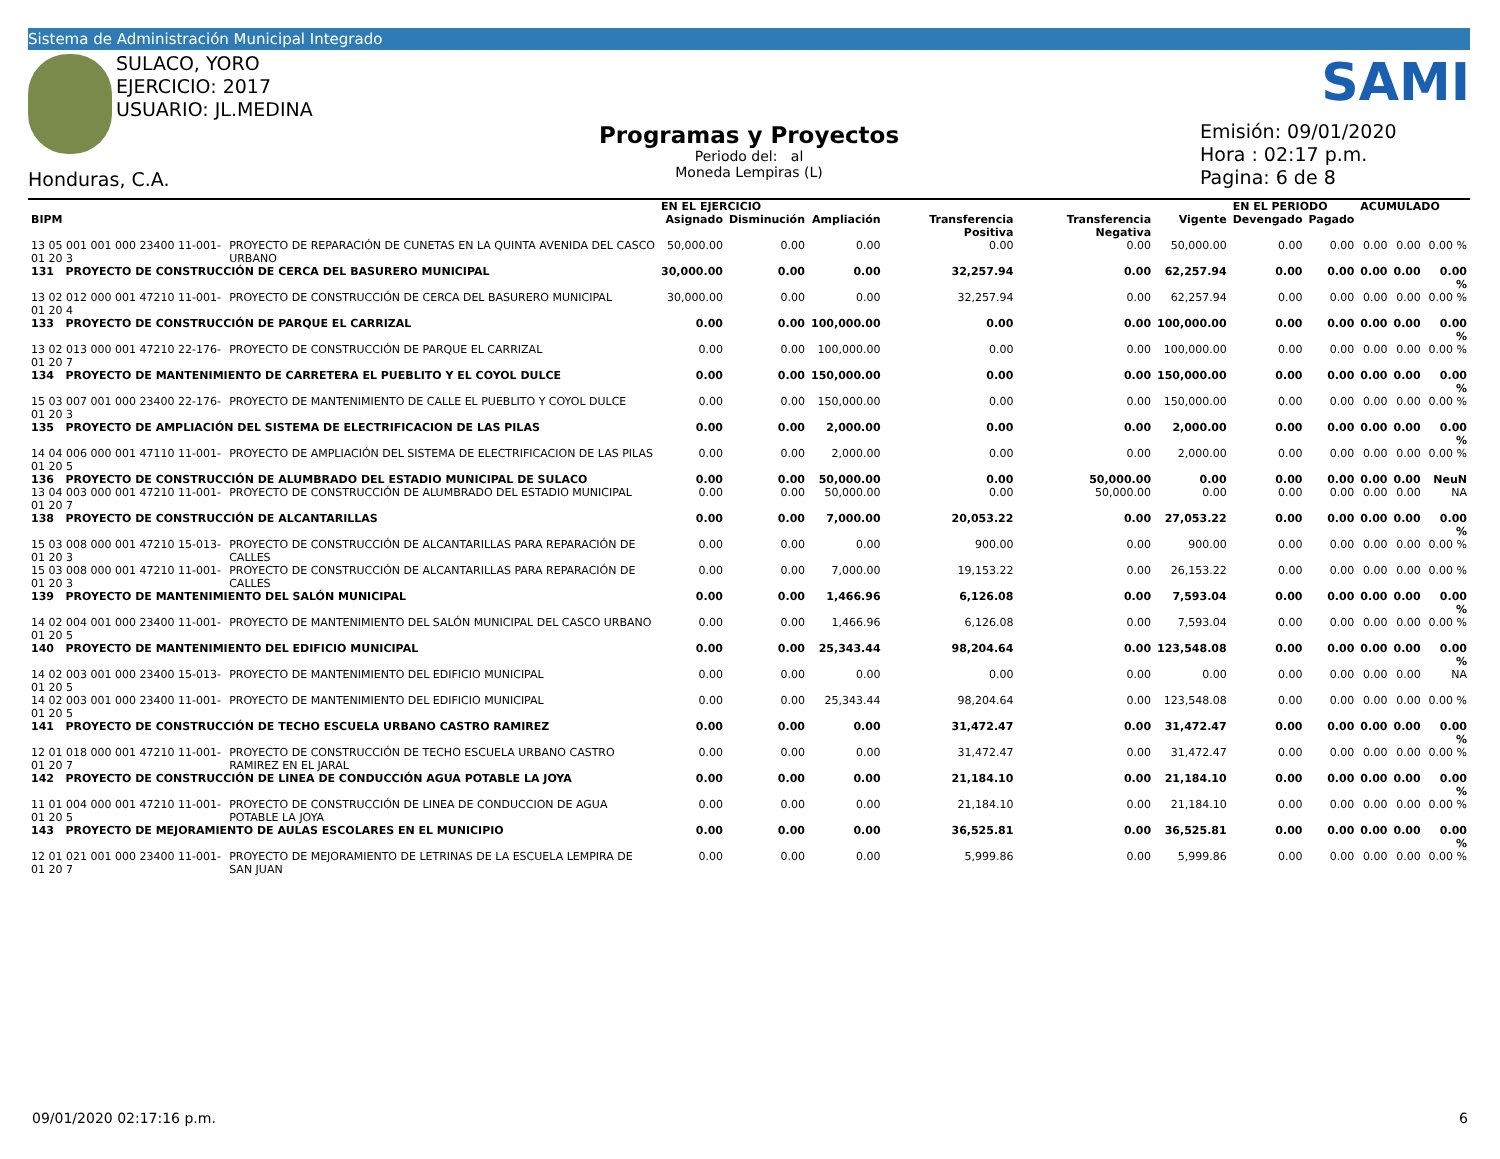Sistema de Administración Municipal Integrado
SULACO, YORO
EJERCICIO: 2017
USUARIO: JL.MEDINA
Honduras, C.A.
Programas y Proyectos
Periodo del: al
Moneda Lempiras (L)
SAMI
Emisión: 09/01/2020
Hora : 02:17 p.m.
Pagina: 6 de 8
| | | EN EL EJERCICIO | | | | | | EN EL PERIODO | | ACUMULADO | | |
| --- | --- | --- | --- | --- | --- | --- | --- | --- | --- | --- | --- | --- |
| BIPM | | Asignado | Disminución | Ampliación | Transferencia Positiva | Transferencia Negativa | Vigente | Devengado | Pagado | | | |
| 13 05 001 001 000 23400 11-001-01 20 3 | PROYECTO DE REPARACIÓN DE CUNETAS EN LA QUINTA AVENIDA DEL CASCO URBANO | 50,000.00 | 0.00 | 0.00 | 0.00 | 0.00 | 50,000.00 | 0.00 | 0.00 | 0.00 | 0.00 | 0.00 % |
| 131 PROYECTO DE CONSTRUCCIÓN DE CERCA DEL BASURERO MUNICIPAL | | 30,000.00 | 0.00 | 0.00 | 32,257.94 | 0.00 | 62,257.94 | 0.00 | 0.00 | 0.00 | 0.00 | 0.00 % |
| 13 02 012 000 001 47210 11-001-01 20 4 | PROYECTO DE CONSTRUCCIÓN DE CERCA DEL BASURERO MUNICIPAL | 30,000.00 | 0.00 | 0.00 | 32,257.94 | 0.00 | 62,257.94 | 0.00 | 0.00 | 0.00 | 0.00 | 0.00 % |
| 133 PROYECTO DE CONSTRUCCIÓN DE PARQUE EL CARRIZAL | | 0.00 | 0.00 | 100,000.00 | 0.00 | 0.00 | 100,000.00 | 0.00 | 0.00 | 0.00 | 0.00 | 0.00 % |
| 13 02 013 000 001 47210 22-176-01 20 7 | PROYECTO DE CONSTRUCCIÓN DE PARQUE EL CARRIZAL | 0.00 | 0.00 | 100,000.00 | 0.00 | 0.00 | 100,000.00 | 0.00 | 0.00 | 0.00 | 0.00 | 0.00 % |
| 134 PROYECTO DE MANTENIMIENTO DE CARRETERA EL PUEBLITO Y EL COYOL DULCE | | 0.00 | 0.00 | 150,000.00 | 0.00 | 0.00 | 150,000.00 | 0.00 | 0.00 | 0.00 | 0.00 | 0.00 % |
| 15 03 007 001 000 23400 22-176-01 20 3 | PROYECTO DE MANTENIMIENTO DE CALLE EL PUEBLITO Y COYOL DULCE | 0.00 | 0.00 | 150,000.00 | 0.00 | 0.00 | 150,000.00 | 0.00 | 0.00 | 0.00 | 0.00 | 0.00 % |
| 135 PROYECTO DE AMPLIACIÓN DEL SISTEMA DE ELECTRIFICACION DE LAS PILAS | | 0.00 | 0.00 | 2,000.00 | 0.00 | 0.00 | 2,000.00 | 0.00 | 0.00 | 0.00 | 0.00 | 0.00 % |
| 14 04 006 000 001 47110 11-001-01 20 5 | PROYECTO DE AMPLIACIÓN DEL SISTEMA DE ELECTRIFICACION DE LAS PILAS | 0.00 | 0.00 | 2,000.00 | 0.00 | 0.00 | 2,000.00 | 0.00 | 0.00 | 0.00 | 0.00 | 0.00 % |
| 136 PROYECTO DE CONSTRUCCIÓN DE ALUMBRADO DEL ESTADIO MUNICIPAL DE SULACO | | 0.00 | 0.00 | 50,000.00 | 0.00 | 50,000.00 | 0.00 | 0.00 | 0.00 | 0.00 | 0.00 | NeuN |
| 13 04 003 000 001 47210 11-001-01 20 7 | PROYECTO DE CONSTRUCCIÓN DE ALUMBRADO DEL ESTADIO MUNICIPAL | 0.00 | 0.00 | 50,000.00 | 0.00 | 50,000.00 | 0.00 | 0.00 | 0.00 | 0.00 | 0.00 | NA |
| 138 PROYECTO DE CONSTRUCCIÓN DE ALCANTARILLAS | | 0.00 | 0.00 | 7,000.00 | 20,053.22 | 0.00 | 27,053.22 | 0.00 | 0.00 | 0.00 | 0.00 | 0.00 % |
| 15 03 008 000 001 47210 15-013-01 20 3 | PROYECTO DE CONSTRUCCIÓN DE ALCANTARILLAS PARA REPARACIÓN DE CALLES | 0.00 | 0.00 | 0.00 | 900.00 | 0.00 | 900.00 | 0.00 | 0.00 | 0.00 | 0.00 | 0.00 % |
| 15 03 008 000 001 47210 11-001-01 20 3 | PROYECTO DE CONSTRUCCIÓN DE ALCANTARILLAS PARA REPARACIÓN DE CALLES | 0.00 | 0.00 | 7,000.00 | 19,153.22 | 0.00 | 26,153.22 | 0.00 | 0.00 | 0.00 | 0.00 | 0.00 % |
| 139 PROYECTO DE MANTENIMIENTO DEL SALÓN MUNICIPAL | | 0.00 | 0.00 | 1,466.96 | 6,126.08 | 0.00 | 7,593.04 | 0.00 | 0.00 | 0.00 | 0.00 | 0.00 % |
| 14 02 004 001 000 23400 11-001-01 20 5 | PROYECTO DE MANTENIMIENTO DEL SALÓN MUNICIPAL DEL CASCO URBANO | 0.00 | 0.00 | 1,466.96 | 6,126.08 | 0.00 | 7,593.04 | 0.00 | 0.00 | 0.00 | 0.00 | 0.00 % |
| 140 PROYECTO DE MANTENIMIENTO DEL EDIFICIO MUNICIPAL | | 0.00 | 0.00 | 25,343.44 | 98,204.64 | 0.00 | 123,548.08 | 0.00 | 0.00 | 0.00 | 0.00 | 0.00 % |
| 14 02 003 001 000 23400 15-013-01 20 5 | PROYECTO DE MANTENIMIENTO DEL EDIFICIO MUNICIPAL | 0.00 | 0.00 | 0.00 | 0.00 | 0.00 | 0.00 | 0.00 | 0.00 | 0.00 | 0.00 | NA |
| 14 02 003 001 000 23400 11-001-01 20 5 | PROYECTO DE MANTENIMIENTO DEL EDIFICIO MUNICIPAL | 0.00 | 0.00 | 25,343.44 | 98,204.64 | 0.00 | 123,548.08 | 0.00 | 0.00 | 0.00 | 0.00 | 0.00 % |
| 141 PROYECTO DE CONSTRUCCIÓN DE TECHO ESCUELA URBANO CASTRO RAMIREZ | | 0.00 | 0.00 | 0.00 | 31,472.47 | 0.00 | 31,472.47 | 0.00 | 0.00 | 0.00 | 0.00 | 0.00 % |
| 12 01 018 000 001 47210 11-001-01 20 7 | PROYECTO DE CONSTRUCCIÓN DE TECHO ESCUELA URBANO CASTRO RAMIREZ EN EL JARAL | 0.00 | 0.00 | 0.00 | 31,472.47 | 0.00 | 31,472.47 | 0.00 | 0.00 | 0.00 | 0.00 | 0.00 % |
| 142 PROYECTO DE CONSTRUCCIÓN DE LINEA DE CONDUCCIÓN AGUA POTABLE LA JOYA | | 0.00 | 0.00 | 0.00 | 21,184.10 | 0.00 | 21,184.10 | 0.00 | 0.00 | 0.00 | 0.00 | 0.00 % |
| 11 01 004 000 001 47210 11-001-01 20 5 | PROYECTO DE CONSTRUCCIÓN DE LINEA DE CONDUCCION DE AGUA POTABLE LA JOYA | 0.00 | 0.00 | 0.00 | 21,184.10 | 0.00 | 21,184.10 | 0.00 | 0.00 | 0.00 | 0.00 | 0.00 % |
| 143 PROYECTO DE MEJORAMIENTO DE AULAS ESCOLARES EN EL MUNICIPIO | | 0.00 | 0.00 | 0.00 | 36,525.81 | 0.00 | 36,525.81 | 0.00 | 0.00 | 0.00 | 0.00 | 0.00 % |
| 12 01 021 001 000 23400 11-001-01 20 7 | PROYECTO DE MEJORAMIENTO DE LETRINAS DE LA ESCUELA LEMPIRA DE SAN JUAN | 0.00 | 0.00 | 0.00 | 5,999.86 | 0.00 | 5,999.86 | 0.00 | 0.00 | 0.00 | 0.00 | 0.00 % |
09/01/2020 02:17:16 p.m. 6